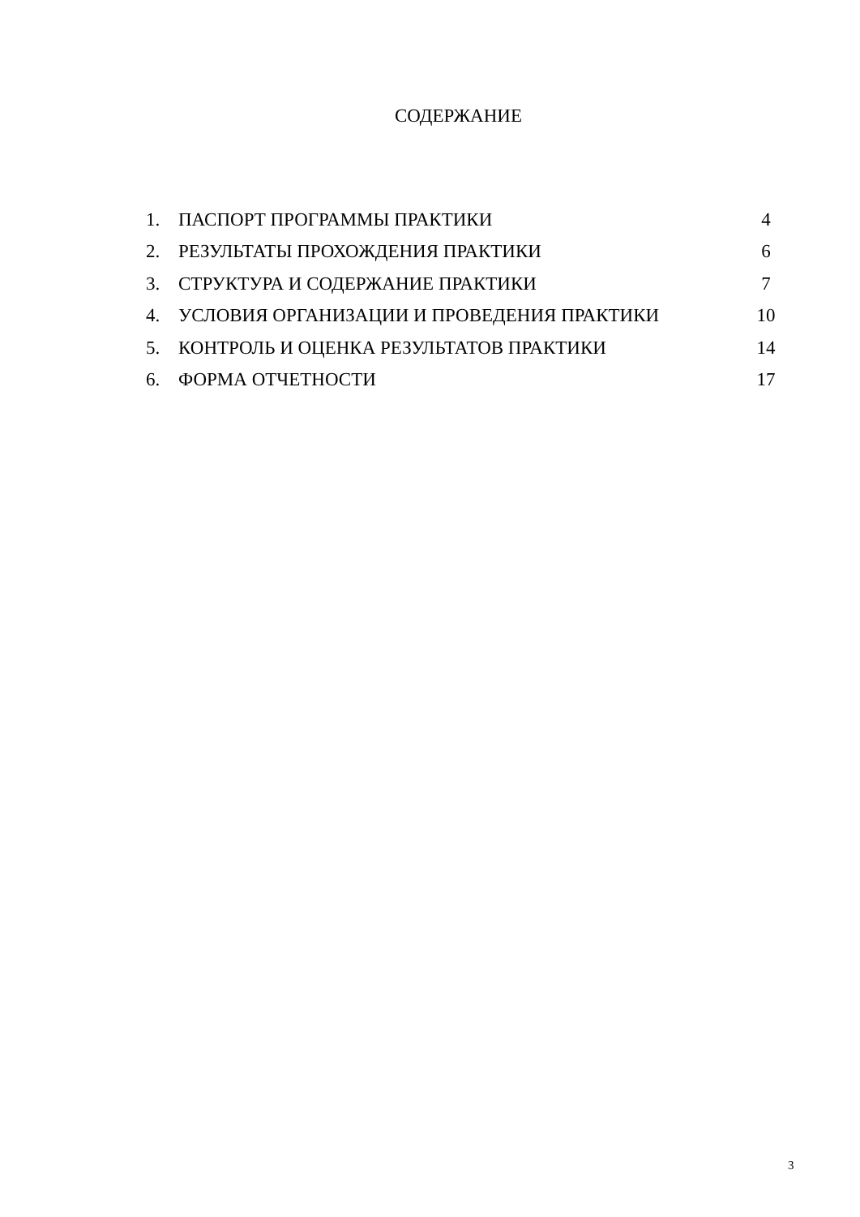СОДЕРЖАНИЕ
| 1. | ПАСПОРТ ПРОГРАММЫ ПРАКТИКИ | 4 |
| 2. | РЕЗУЛЬТАТЫ ПРОХОЖДЕНИЯ ПРАКТИКИ | 6 |
| 3. | СТРУКТУРА И СОДЕРЖАНИЕ ПРАКТИКИ | 7 |
| 4. | УСЛОВИЯ ОРГАНИЗАЦИИ И ПРОВЕДЕНИЯ ПРАКТИКИ | 10 |
| 5. | КОНТРОЛЬ И ОЦЕНКА РЕЗУЛЬТАТОВ ПРАКТИКИ | 14 |
| 6. | ФОРМА ОТЧЕТНОСТИ | 17 |
3